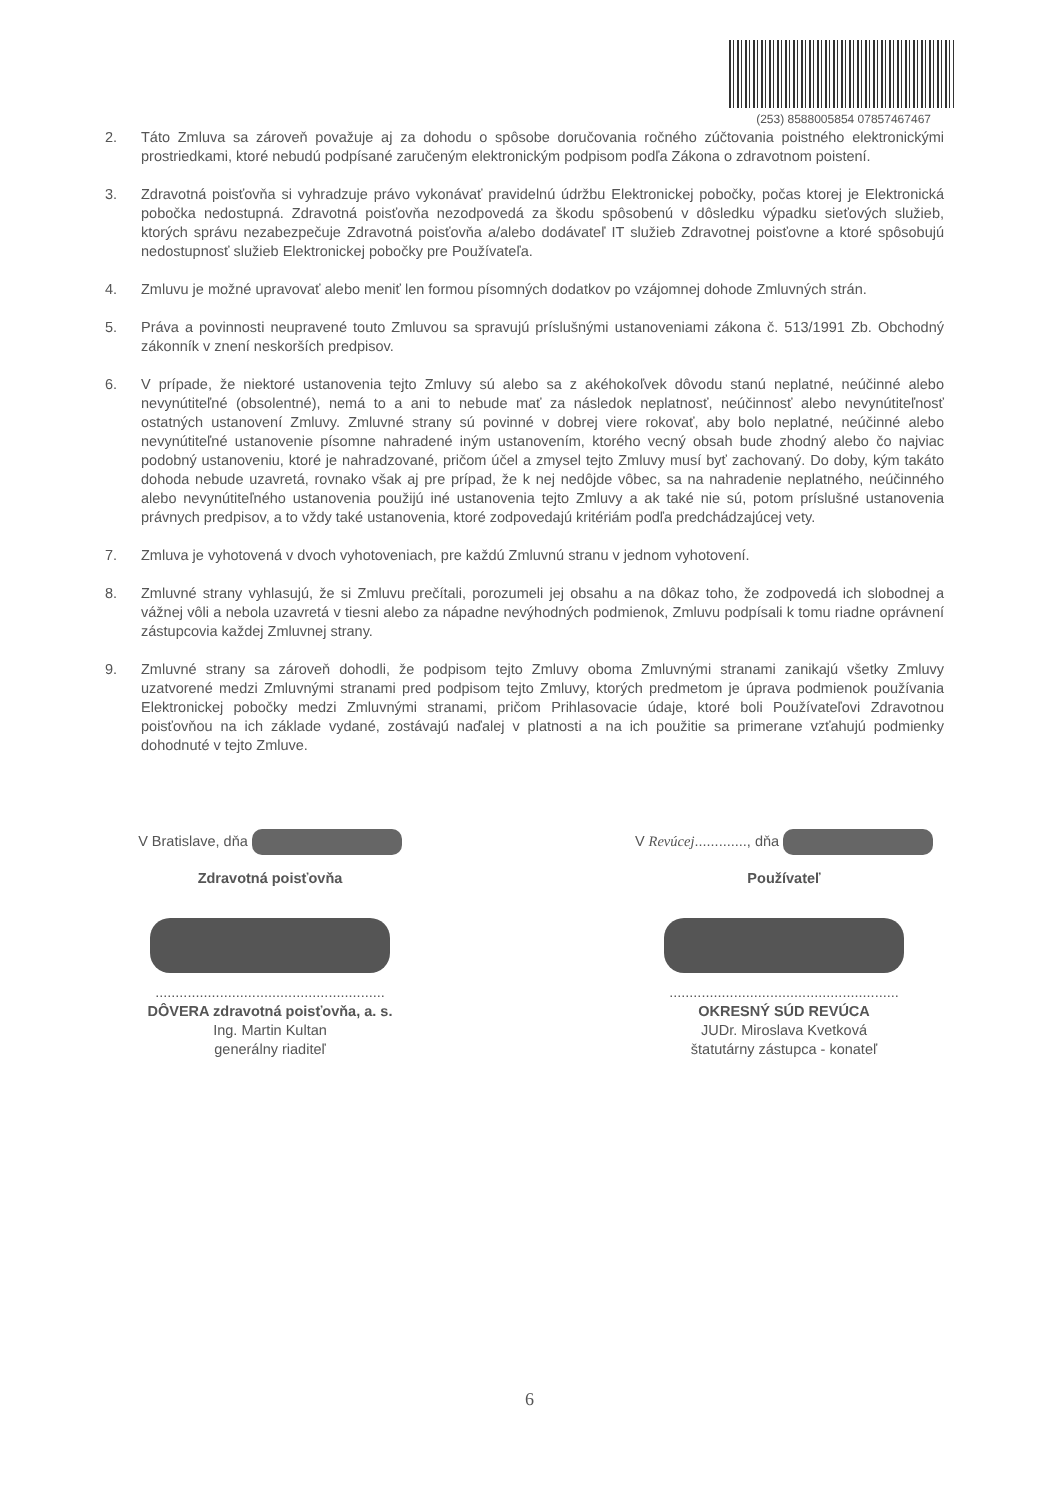(253) 8588005854 07857467467
2. Táto Zmluva sa zároveň považuje aj za dohodu o spôsobe doručovania ročného zúčtovania poistného elektronickými prostriedkami, ktoré nebudú podpísané zaručeným elektronickým podpisom podľa Zákona o zdravotnom poistení.
3. Zdravotná poisťovňa si vyhradzuje právo vykonávať pravidelnú údržbu Elektronickej pobočky, počas ktorej je Elektronická pobočka nedostupná. Zdravotná poisťovňa nezodpovedá za škodu spôsobenú v dôsledku výpadku sieťových služieb, ktorých správu nezabezpečuje Zdravotná poisťovňa a/alebo dodávateľ IT služieb Zdravotnej poisťovne a ktoré spôsobujú nedostupnosť služieb Elektronickej pobočky pre Používateľa.
4. Zmluvu je možné upravovať alebo meniť len formou písomných dodatkov po vzájomnej dohode Zmluvných strán.
5. Práva a povinnosti neupravené touto Zmluvou sa spravujú príslušnými ustanoveniami zákona č. 513/1991 Zb. Obchodný zákonník v znení neskorších predpisov.
6. V prípade, že niektoré ustanovenia tejto Zmluvy sú alebo sa z akéhokoľvek dôvodu stanú neplatné, neúčinné alebo nevynútiteľné (obsolentné), nemá to a ani to nebude mať za následok neplatnosť, neúčinnosť alebo nevynútiteľnosť ostatných ustanovení Zmluvy. Zmluvné strany sú povinné v dobrej viere rokovať, aby bolo neplatné, neúčinné alebo nevynútiteľné ustanovenie písomne nahradené iným ustanovením, ktorého vecný obsah bude zhodný alebo čo najviac podobný ustanoveniu, ktoré je nahradzované, pričom účel a zmysel tejto Zmluvy musí byť zachovaný. Do doby, kým takáto dohoda nebude uzavretá, rovnako však aj pre prípad, že k nej nedôjde vôbec, sa na nahradenie neplatného, neúčinného alebo nevynútiteľného ustanovenia použijú iné ustanovenia tejto Zmluvy a ak také nie sú, potom príslušné ustanovenia právnych predpisov, a to vždy také ustanovenia, ktoré zodpovedajú kritériám podľa predchádzajúcej vety.
7. Zmluva je vyhotovená v dvoch vyhotoveniach, pre každú Zmluvnú stranu v jednom vyhotovení.
8. Zmluvné strany vyhlasujú, že si Zmluvu prečítali, porozumeli jej obsahu a na dôkaz toho, že zodpovedá ich slobodnej a vážnej vôli a nebola uzavretá v tiesni alebo za nápadne nevýhodných podmienok, Zmluvu podpísali k tomu riadne oprávnení zástupcovia každej Zmluvnej strany.
9. Zmluvné strany sa zároveň dohodli, že podpisom tejto Zmluvy oboma Zmluvnými stranami zanikajú všetky Zmluvy uzatvorené medzi Zmluvnými stranami pred podpisom tejto Zmluvy, ktorých predmetom je úprava podmienok používania Elektronickej pobočky medzi Zmluvnými stranami, pričom Prihlasovacie údaje, ktoré boli Používateľovi Zdravotnou poisťovňou na ich základe vydané, zostávajú naďalej v platnosti a na ich použitie sa primerane vzťahujú podmienky dohodnuté v tejto Zmluve.
V Bratislave, dňa
Zdravotná poisťovňa
.........................................................
DÔVERA zdravotná poisťovňa, a. s.
Ing. Martin Kultan
generálny riaditeľ
V Revúcej............., dňa
Používateľ
.........................................................
OKRESNÝ SÚD REVÚCA
JUDr. Miroslava Kvetková
štatutárny zástupca - konateľ
6